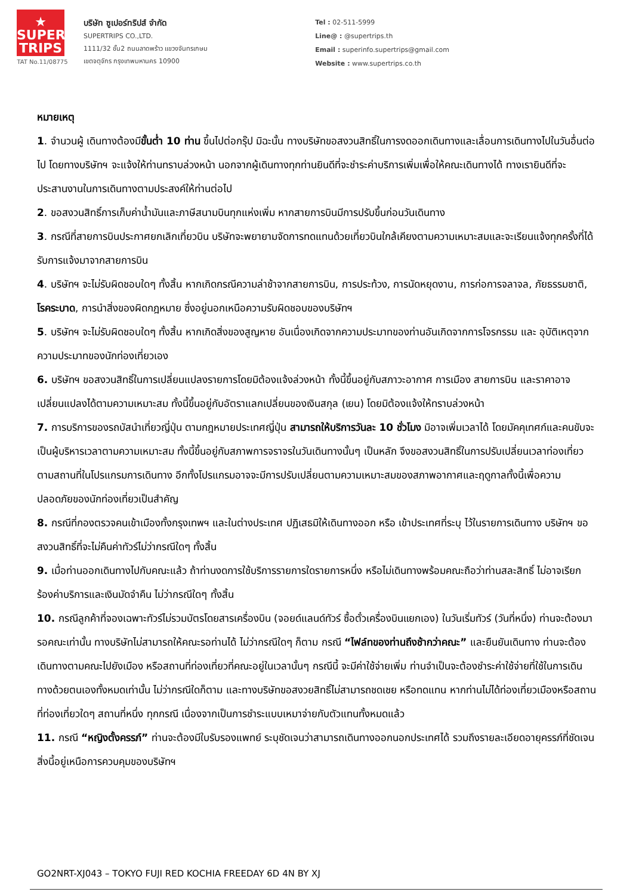★
SUPER
TRIPS
TAT No.11/08775
บริษัท ซูเปอร์ทริปส์ จำกัด
SUPERTRIPS CO.,LTD.
1111/32 ชั้น2 ถนนลาดพร้าว แขวงจันทรเกษม
เขตจตุจักร กรุงเทพมหานคร 10900
Tel : 02-511-5999
Line@ : @supertrips.th
Email : superinfo.supertrips@gmail.com
Website : www.supertrips.co.th
หมายเหตุ
1. จำนวนผู้ เดินทางต้องมีขั้นต่ำ 10 ท่าน ขึ้นไปต่อกรุ๊ป มิฉะนั้น ทางบริษัทขอสงวนสิทธิ์ในการงดออกเดินทางและเลื่อนการเดินทางไปในวันอื่นต่อไป โดยทางบริษัทฯ จะแจ้งให้ท่านทราบล่วงหน้า นอกจากผู้เดินทางทุกท่านยินดีที่จะชำระค่าบริการเพิ่มเพื่อให้คณะเดินทางได้ ทางเรายินดีที่จะประสานงานในการเดินทางตามประสงค์ให้ท่านต่อไป
2. ขอสงวนสิทธิ์การเก็บค่าน้ำมันและภาษีสนามบินทุกแห่งเพิ่ม หากสายการบินมีการปรับขึ้นก่อนวันเดินทาง
3. กรณีที่สายการบินประกาศยกเลิกเที่ยวบิน บริษัทจะพยายามจัดการทดแทนด้วยเที่ยวบินใกล้เคียงตามความเหมาะสมและจะเรียนแจ้งทุกครั้งที่ได้รับการแจ้งมาจากสายการบิน
4. บริษัทฯ จะไม่รับผิดชอบใดๆ ทั้งสิ้น หากเกิดกรณีความล่าช้าจากสายการบิน, การประท้วง, การนัดหยุดงาน, การก่อการจลาจล, ภัยธรรมชาติ, โรคระบาด, การนำสิ่งของผิดกฎหมาย ซึ่งอยู่นอกเหนือความรับผิดชอบของบริษัทฯ
5. บริษัทฯ จะไม่รับผิดชอบใดๆ ทั้งสิ้น หากเกิดสิ่งของสูญหาย อันเนื่องเกิดจากความประมาทของท่านอันเกิดจากการโจรกรรม และ อุบัติเหตุจากความประมาทของนักท่องเที่ยวเอง
6. บริษัทฯ ขอสงวนสิทธิ์ในการเปลี่ยนแปลงรายการโดยมิต้องแจ้งล่วงหน้า ทั้งนี้ขึ้นอยู่กับสภาวะอากาศ การเมือง สายการบิน และราคาอาจเปลี่ยนแปลงได้ตามความเหมาะสม ทั้งนี้ขึ้นอยู่กับอัตราแลกเปลี่ยนของเงินสกุล (เยน) โดยมิต้องแจ้งให้ทราบล่วงหน้า
7. การบริการของรถบัสนำเที่ยวญี่ปุ่น ตามกฎหมายประเทศญี่ปุ่น สามารถให้บริการวันละ 10 ชั่วโมง มิอาจเพิ่มเวลาได้ โดยมัคคุเทศก์และคนขับจะเป็นผู้บริหารเวลาตามความเหมาะสม ทั้งนี้ขึ้นอยู่กับสภาพการจราจรในวันเดินทางนั้นๆ เป็นหลัก จึงขอสงวนสิทธิ์ในการปรับเปลี่ยนเวลาท่องเที่ยวตามสถานที่ในโปรแกรมการเดินทาง อีกทั้งโปรแกรมอาจจะมีการปรับเปลี่ยนตามความเหมาะสมของสภาพอากาศและฤดูกาลทั้งนี้เพื่อความปลอดภัยของนักท่องเที่ยวเป็นสำคัญ
8. กรณีที่กองตรวจคนเข้าเมืองทั้งกรุงเทพฯ และในต่างประเทศ ปฏิเสธมิให้เดินทางออก หรือ เข้าประเทศที่ระบุ ไว้ในรายการเดินทาง บริษัทฯ ขอสงวนสิทธิ์ที่จะไม่คืนค่าทัวร์ไม่ว่ากรณีใดๆ ทั้งสิ้น
9. เมื่อท่านออกเดินทางไปกับคณะแล้ว ถ้าท่านงดการใช้บริการรายการใดรายการหนึ่ง หรือไม่เดินทางพร้อมคณะถือว่าท่านสละสิทธิ์ ไม่อาจเรียกร้องค่าบริการและเงินมัดจำคืน ไม่ว่ากรณีใดๆ ทั้งสิ้น
10. กรณีลูกค้าที่จองเฉพาะทัวร์ไม่รวมบัตรโดยสารเครื่องบิน (จอยด์แลนด์ทัวร์ ซื้อตั๋วเครื่องบินแยกเอง) ในวันเริ่มทัวร์ (วันที่หนึ่ง) ท่านจะต้องมารอคณะเท่านั้น ทางบริษัทไม่สามารถให้คณะรอท่านได้ ไม่ว่ากรณีใดๆ ก็ตาม กรณี “ไฟล์ทของท่านถึงช้ากว่าคณะ” และยืนยันเดินทาง ท่านจะต้องเดินทางตามคณะไปยังเมือง หรือสถานที่ท่องเที่ยวที่คณะอยู่ในเวลานั้นๆ กรณีนี้ จะมีค่าใช้จ่ายเพิ่ม ท่านจำเป็นจะต้องชำระค่าใช้จ่ายที่ใช้ในการเดินทางด้วยตนเองทั้งหมดเท่านั้น ไม่ว่ากรณีใดก็ตาม และทางบริษัทขอสงวยสิทธิ์ไม่สามารถชดเชย หรือทดแทน หากท่านไม่ได้ท่องเที่ยวเมืองหรือสถานที่ท่องเที่ยวใดๆ สถานที่หนึ่ง ทุกกรณี เนื่องจากเป็นการชำระแบบเหมาจ่ายกับตัวแทนทั้งหมดแล้ว
11. กรณี “หญิงตั้งครรภ์” ท่านจะต้องมีใบรับรองแพทย์ ระบุชัดเจนว่าสามารถเดินทางออกนอกประเทศได้ รวมถึงรายละเอียดอายุครรภ์ที่ชัดเจน สิ่งนี้อยู่เหนือการควบคุมของบริษัทฯ
GO2NRT-XJ043 – TOKYO FUJI RED KOCHIA FREEDAY 6D 4N BY XJ